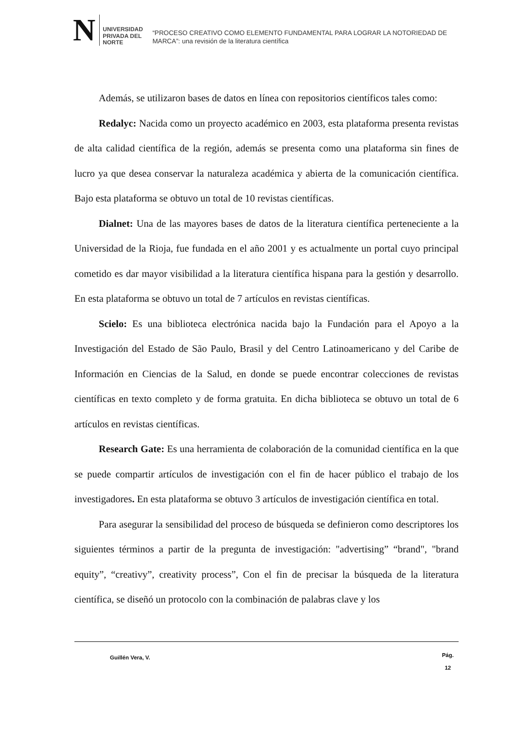N
UNIVERSIDAD
PRIVADA DEL NORTE
“PROCESO CREATIVO COMO ELEMENTO FUNDAMENTAL PARA LOGRAR LA NOTORIEDAD DE MARCA”: una revisión de la literatura científica
Además, se utilizaron bases de datos en línea con repositorios científicos tales como:
Redalyc: Nacida como un proyecto académico en 2003, esta plataforma presenta revistas de alta calidad científica de la región, además se presenta como una plataforma sin fines de lucro ya que desea conservar la naturaleza académica y abierta de la comunicación científica. Bajo esta plataforma se obtuvo un total de 10 revistas científicas.
Dialnet: Una de las mayores bases de datos de la literatura científica perteneciente a la Universidad de la Rioja, fue fundada en el año 2001 y es actualmente un portal cuyo principal cometido es dar mayor visibilidad a la literatura científica hispana para la gestión y desarrollo. En esta plataforma se obtuvo un total de 7 artículos en revistas científicas.
Scielo: Es una biblioteca electrónica nacida bajo la Fundación para el Apoyo a la Investigación del Estado de São Paulo, Brasil y del Centro Latinoamericano y del Caribe de Información en Ciencias de la Salud, en donde se puede encontrar colecciones de revistas científicas en texto completo y de forma gratuita. En dicha biblioteca se obtuvo un total de 6 artículos en revistas científicas.
Research Gate: Es una herramienta de colaboración de la comunidad científica en la que se puede compartir artículos de investigación con el fin de hacer público el trabajo de los investigadores. En esta plataforma se obtuvo 3 artículos de investigación científica en total.
Para asegurar la sensibilidad del proceso de búsqueda se definieron como descriptores los siguientes términos a partir de la pregunta de investigación: "advertising” “brand", "brand equity”, “creativy”, creativity process”, Con el fin de precisar la búsqueda de la literatura científica, se diseñó un protocolo con la combinación de palabras clave y los
Guillén Vera, V.
Pág.
12